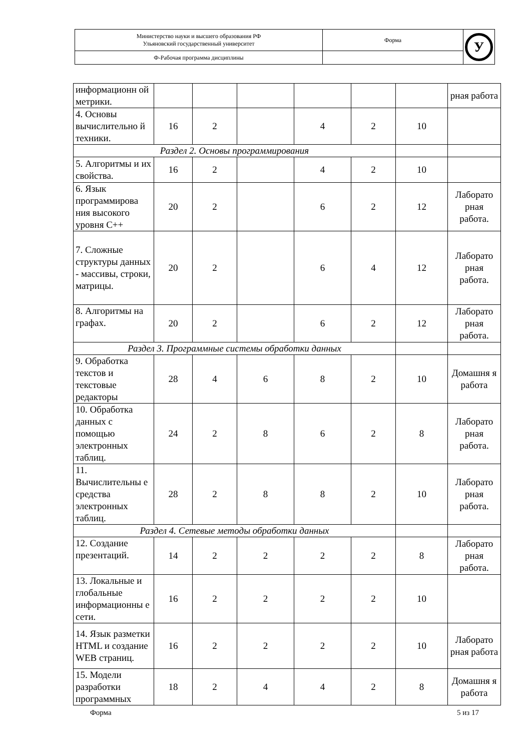| Министерство науки и высшего образования РФ Ульяновский государственный университет | Форма | У |
| Ф-Рабочая программа дисциплины | | |
| информационн ой метрики. | | | | | | | рная работа |
| 4. Основы вычислительно й техники. | 16 | 2 | | 4 | 2 | 10 | |
| Раздел 2. Основы программирования | | | | | | | |
| 5. Алгоритмы и их свойства. | 16 | 2 | | 4 | 2 | 10 | |
| 6. Язык программирова ния высокого уровня C++ | 20 | 2 | | 6 | 2 | 12 | Лаборато рная работа. |
| 7. Сложные структуры данных - массивы, строки, матрицы. | 20 | 2 | | 6 | 4 | 12 | Лаборато рная работа. |
| 8. Алгоритмы на графах. | 20 | 2 | | 6 | 2 | 12 | Лаборато рная работа. |
| Раздел 3. Программные системы обработки данных | | | | | | | |
| 9. Обработка текстов и текстовые редакторы | 28 | 4 | 6 | 8 | 2 | 10 | Домашня я работа |
| 10. Обработка данных с помощью электронных таблиц. | 24 | 2 | 8 | 6 | 2 | 8 | Лаборато рная работа. |
| 11. Вычислительны е средства электронных таблиц. | 28 | 2 | 8 | 8 | 2 | 10 | Лаборато рная работа. |
| Раздел 4. Сетевые методы обработки данных | | | | | | | |
| 12. Создание презентаций. | 14 | 2 | 2 | 2 | 2 | 8 | Лаборато рная работа. |
| 13. Локальные и глобальные информационны е сети. | 16 | 2 | 2 | 2 | 2 | 10 | |
| 14. Язык разметки HTML и создание WEB страниц. | 16 | 2 | 2 | 2 | 2 | 10 | Лаборато рная работа |
| 15. Модели разработки программных | 18 | 2 | 4 | 4 | 2 | 8 | Домашня я работа |
Форма 5 из 17